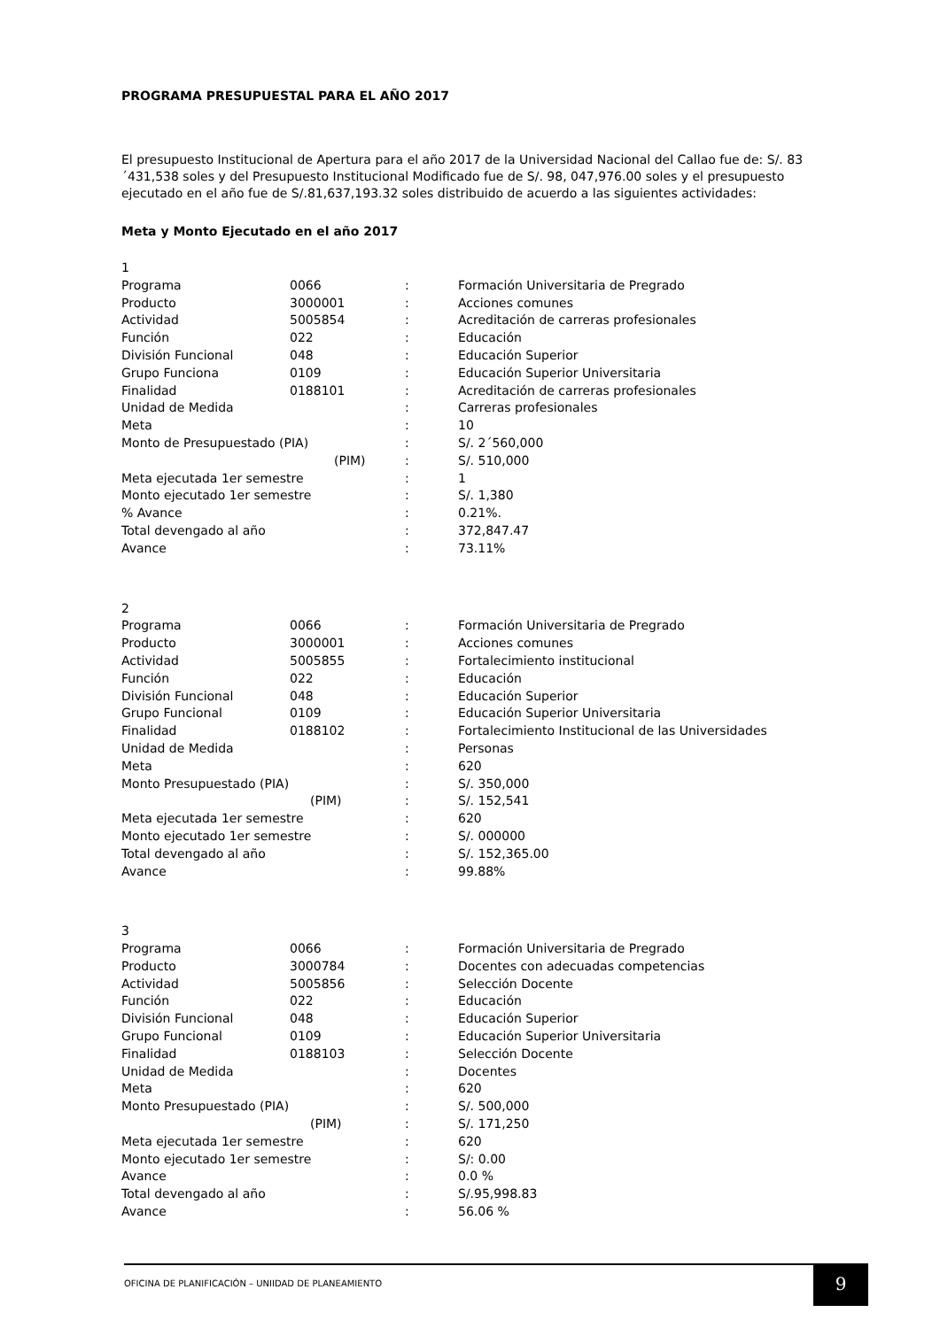PROGRAMA PRESUPUESTAL PARA EL AÑO 2017
El presupuesto Institucional de Apertura para el año 2017 de la Universidad Nacional del Callao fue de: S/. 83´431,538 soles y del Presupuesto Institucional Modificado fue de S/. 98, 047,976.00 soles y el presupuesto ejecutado en el año fue de S/.81,637,193.32 soles distribuido de acuerdo a las siguientes actividades:
Meta y Monto Ejecutado en el año 2017
| 1 | | | |
| Programa | 0066 | : | Formación Universitaria de Pregrado |
| Producto | 3000001 | : | Acciones comunes |
| Actividad | 5005854 | : | Acreditación de carreras profesionales |
| Función | 022 | : | Educación |
| División Funcional | 048 | : | Educación Superior |
| Grupo Funciona | 0109 | : | Educación Superior Universitaria |
| Finalidad | 0188101 | : | Acreditación de carreras profesionales |
| Unidad de Medida | | : | Carreras profesionales |
| Meta | | : | 10 |
| Monto de Presupuestado (PIA) | | : | S/. 2´560,000 |
| (PIM) | | : | S/. 510,000 |
| Meta ejecutada 1er semestre | | : | 1 |
| Monto ejecutado 1er semestre | | : | S/. 1,380 |
| % Avance | | : | 0.21%. |
| Total devengado al año | | : | 372,847.47 |
| Avance | | : | 73.11% |
| 2 | | | |
| Programa | 0066 | : | Formación Universitaria de Pregrado |
| Producto | 3000001 | : | Acciones comunes |
| Actividad | 5005855 | : | Fortalecimiento institucional |
| Función | 022 | : | Educación |
| División Funcional | 048 | : | Educación Superior |
| Grupo Funcional | 0109 | : | Educación Superior Universitaria |
| Finalidad | 0188102 | : | Fortalecimiento Institucional de las Universidades |
| Unidad de Medida | | : | Personas |
| Meta | | : | 620 |
| Monto Presupuestado (PIA) | | : | S/. 350,000 |
| (PIM) | | : | S/. 152,541 |
| Meta ejecutada 1er semestre | | : | 620 |
| Monto ejecutado 1er semestre | | : | S/. 000000 |
| Total devengado al año | | : | S/. 152,365.00 |
| Avance | | : | 99.88% |
| 3 | | | |
| Programa | 0066 | : | Formación Universitaria de Pregrado |
| Producto | 3000784 | : | Docentes con adecuadas competencias |
| Actividad | 5005856 | : | Selección Docente |
| Función | 022 | : | Educación |
| División Funcional | 048 | : | Educación Superior |
| Grupo Funcional | 0109 | : | Educación Superior Universitaria |
| Finalidad | 0188103 | : | Selección Docente |
| Unidad de Medida | | : | Docentes |
| Meta | | : | 620 |
| Monto Presupuestado (PIA) | | : | S/. 500,000 |
| (PIM) | | : | S/. 171,250 |
| Meta ejecutada 1er semestre | | : | 620 |
| Monto ejecutado 1er semestre | | : | S/: 0.00 |
| Avance | | : | 0.0 % |
| Total devengado al año | | : | S/.95,998.83 |
| Avance | | : | 56.06 % |
OFICINA DE PLANIFICACIÓN – UNIIDAD DE PLANEAMIENTO
9